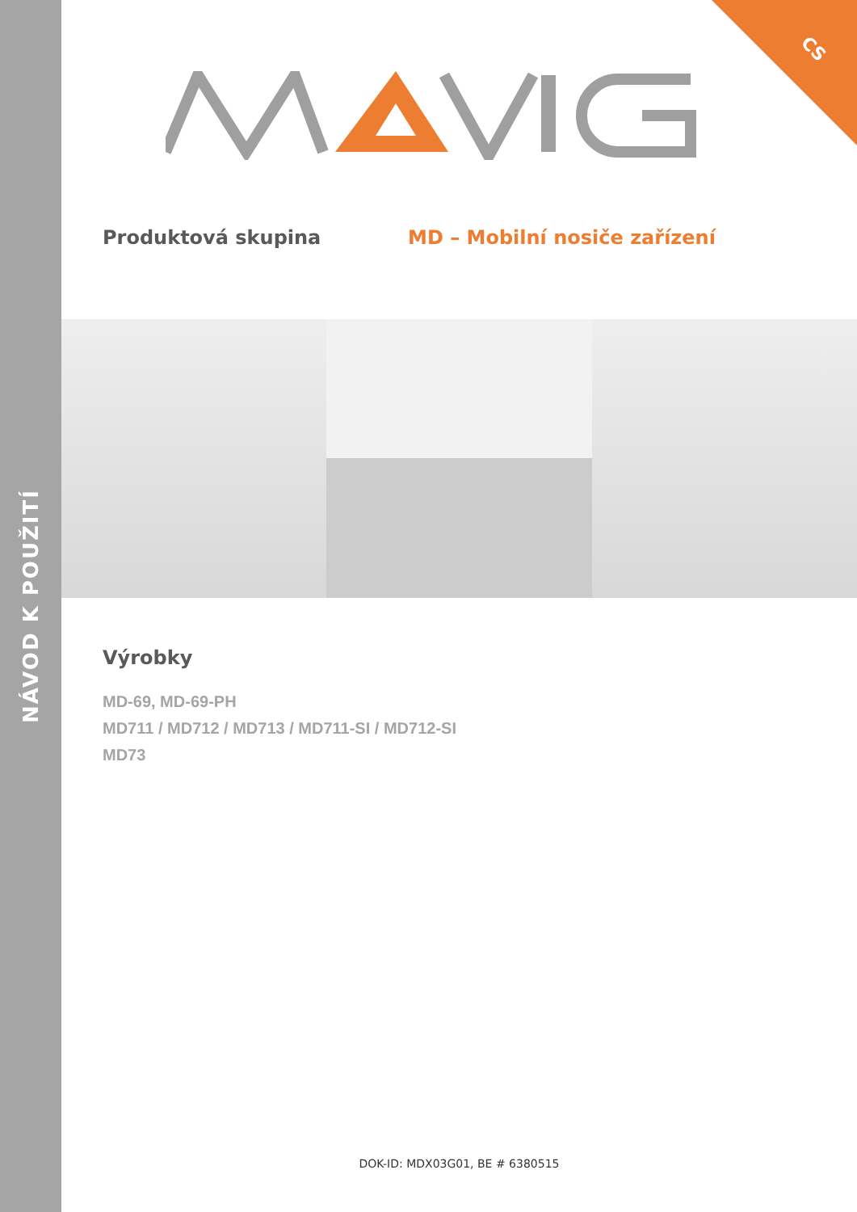NÁVOD K POUŽITÍ
CS
Produktová skupina MD – Mobilní nosiče zařízení
Výrobky
MD-69, MD-69-PH
MD711 / MD712 / MD713 / MD711-SI / MD712-SI
MD73
DOK-ID: MDX03G01, BE # 6380515